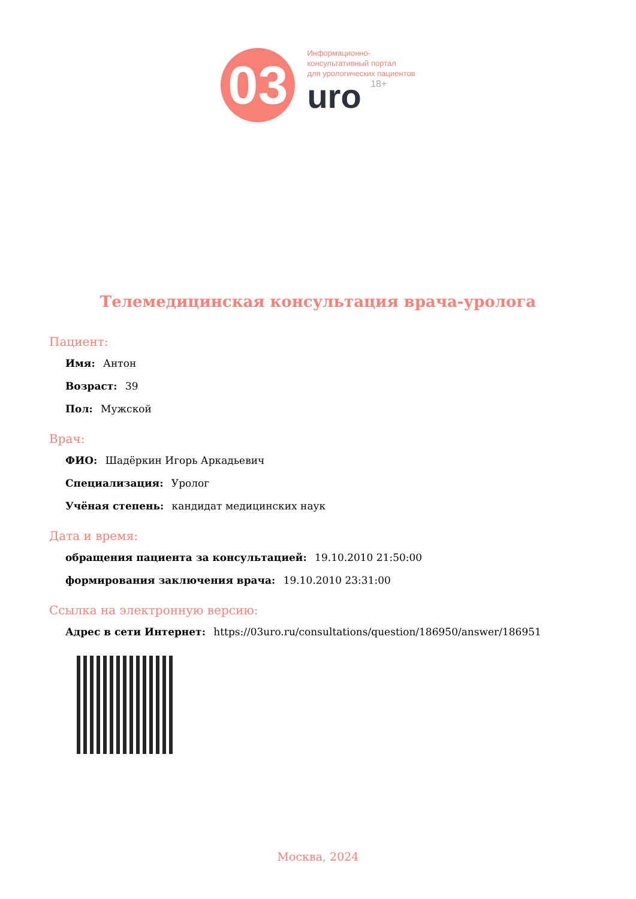03
Информационно-
консультативный портал
для урологических пациентов
uro 18+
Телемедицинская консультация врача-уролога
Пациент:
Имя: Антон
Возраст: 39
Пол: Мужской
Врач:
ФИО: Шадёркин Игорь Аркадьевич
Специализация: Уролог
Учёная степень: кандидат медицинских наук
Дата и время:
обращения пациента за консультацией: 19.10.2010 21:50:00
формирования заключения врача: 19.10.2010 23:31:00
Ссылка на электронную версию:
Адрес в сети Интернет: https://03uro.ru/consultations/question/186950/answer/186951
Москва, 2024